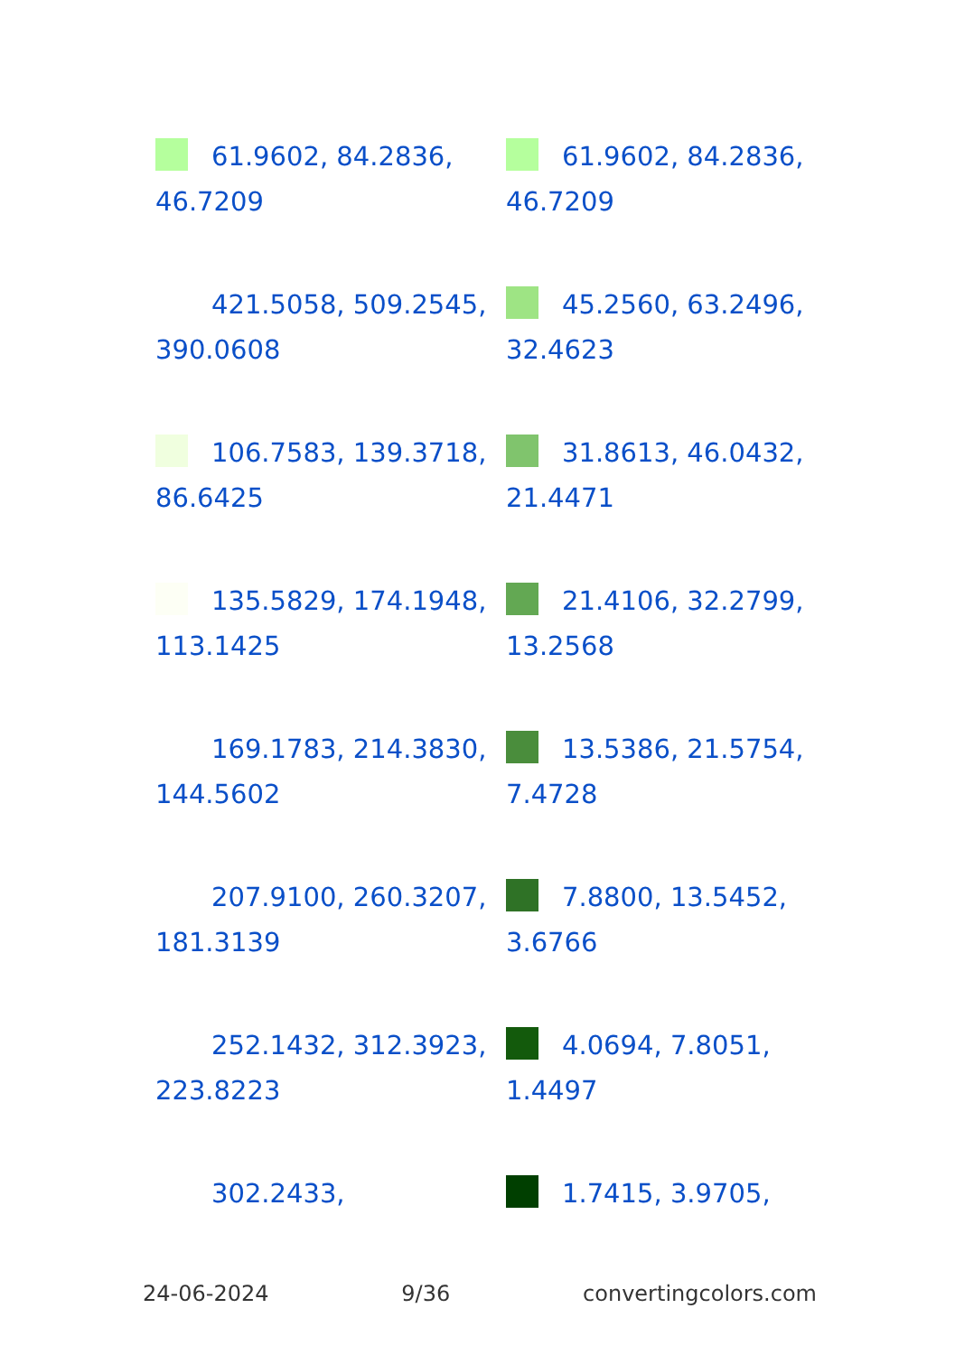61.9602, 84.2836, 46.7209
61.9602, 84.2836, 46.7209
421.5058, 509.2545, 390.0608
45.2560, 63.2496, 32.4623
106.7583, 139.3718, 86.6425
31.8613, 46.0432, 21.4471
135.5829, 174.1948, 113.1425
21.4106, 32.2799, 13.2568
169.1783, 214.3830, 144.5602
13.5386, 21.5754, 7.4728
207.9100, 260.3207, 181.3139
7.8800, 13.5452, 3.6766
252.1432, 312.3923, 223.8223
4.0694, 7.8051, 1.4497
302.2433,
1.7415, 3.9705,
24-06-2024 9/36 convertingcolors.com